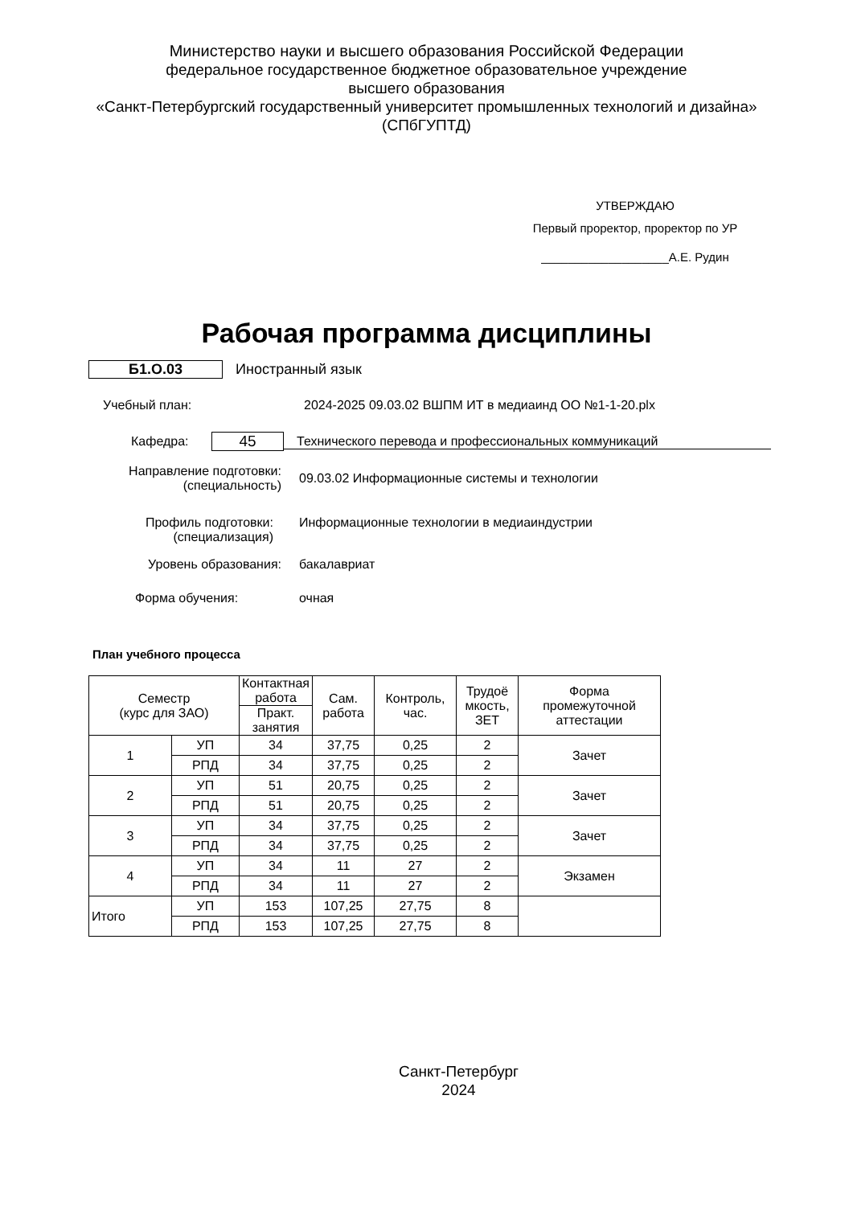Министерство науки и высшего образования Российской Федерации
федеральное государственное бюджетное образовательное учреждение
высшего образования
«Санкт-Петербургский государственный университет промышленных технологий и дизайна»
(СПбГУПТД)
УТВЕРЖДАЮ
Первый проректор, проректор по УР
___________________А.Е. Рудин
Рабочая программа дисциплины
Б1.О.03 Иностранный язык
Учебный план: 2024-2025 09.03.02 ВШПМ ИТ в медиаинд ОО №1-1-20.plx
Кафедра: 45 Технического перевода и профессиональных коммуникаций
Направление подготовки:
(специальность) 09.03.02 Информационные системы и технологии
Профиль подготовки:
(специализация) Информационные технологии в медиаиндустрии
Уровень образования: бакалавриат
Форма обучения: очная
План учебного процесса
| Семестр (курс для ЗАО) | | Контактная работа | Сам. работа | Контроль, час. | Трудоё мкость, ЗЕТ | Форма промежуточной аттестации |
| --- | --- | --- | --- | --- | --- | --- |
| | | Практ. занятия | | | | |
| 1 | УП | 34 | 37,75 | 0,25 | 2 | Зачет |
| | РПД | 34 | 37,75 | 0,25 | 2 | |
| 2 | УП | 51 | 20,75 | 0,25 | 2 | Зачет |
| | РПД | 51 | 20,75 | 0,25 | 2 | |
| 3 | УП | 34 | 37,75 | 0,25 | 2 | Зачет |
| | РПД | 34 | 37,75 | 0,25 | 2 | |
| 4 | УП | 34 | 11 | 27 | 2 | Экзамен |
| | РПД | 34 | 11 | 27 | 2 | |
| Итого | УП | 153 | 107,25 | 27,75 | 8 | |
| | РПД | 153 | 107,25 | 27,75 | 8 | |
Санкт-Петербург
2024